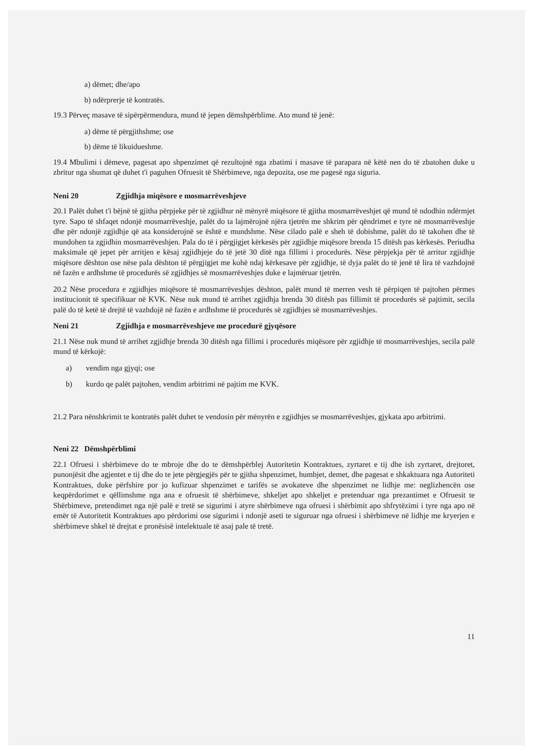a) dëmet; dhe/apo
b) ndërprerje të kontratës.
19.3 Përveç masave të sipërpërmendura, mund të jepen dëmshpërblime. Ato mund të jenë:
a) dëme të përgjithshme; ose
b) dëme të likuidueshme.
19.4 Mbulimi i dëmeve, pagesat apo shpenzimet që rezultojnë nga zbatimi i masave të parapara në këtë nen do të zbatohen duke u zbritur nga shumat që duhet t'i paguhen Ofruesit të Shërbimeve, nga depozita, ose me pagesë nga siguria.
Neni 20 Zgjidhja miqësore e mosmarrëveshjeve
20.1 Palët duhet t'i bëjnë të gjitha përpjeke për të zgjidhur në mënyrë miqësore të gjitha mosmarrëveshjet që mund të ndodhin ndërmjet tyre. Sapo të shfaqet ndonjë mosmarrëveshje, palët do ta lajmërojnë njëra tjetrën me shkrim për qëndrimet e tyre në mosmarrëveshje dhe për ndonjë zgjidhje që ata konsiderojnë se është e mundshme. Nëse cilado palë e sheh të dobishme, palët do të takohen dhe të mundohen ta zgjidhin mosmarrëveshjen. Pala do të i përgjigjet kërkesës për zgjidhje miqësore brenda 15 ditësh pas kërkesës. Periudha maksimale që jepet për arritjen e kësaj zgjidhjeje do të jetë 30 ditë nga fillimi i procedurës. Nëse përpjekja për të arritur zgjidhje miqësore dështon ose nëse pala dështon të përgjigjet me kohë ndaj kërkesave për zgjidhje, të dyja palët do të jenë të lira të vazhdojnë në fazën e ardhshme të procedurës së zgjidhjes së mosmarrëveshjes duke e lajmëruar tjetrën.
20.2 Nëse procedura e zgjidhjes miqësore të mosmarrëveshjes dështon, palët mund të merren vesh të përpiqen të pajtohen përmes institucionit të specifikuar në KVK. Nëse nuk mund të arrihet zgjidhja brenda 30 ditësh pas fillimit të procedurës së pajtimit, secila palë do të ketë të drejtë të vazhdojë në fazën e ardhshme të procedurës së zgjidhjes së mosmarrëveshjes.
Neni 21 Zgjidhja e mosmarrëveshjeve me procedurë gjyqësore
21.1 Nëse nuk mund të arrihet zgjidhje brenda 30 ditësh nga fillimi i procedurës miqësore për zgjidhje të mosmarrëveshjes, secila palë mund të kërkojë:
a) vendim nga gjyqi; ose
b) kurdo qe palët pajtohen, vendim arbitrimi në pajtim me KVK.
21.2 Para nënshkrimit te kontratës palët duhet te vendosin për mënyrën e zgjidhjes se mosmarrëveshjes, gjykata apo arbitrimi.
Neni 22 Dëmshpërblimi
22.1 Ofruesi i shërbimeve do te mbroje dhe do te dëmshpërblej Autoritetin Kontraktues, zyrtaret e tij dhe ish zyrtaret, drejtoret, punonjësit dhe agjentet e tij dhe do te jete përgjegjës për te gjitha shpenzimet, humbjet, demet, dhe pagesat e shkaktuara nga Autoriteti Kontraktues, duke përfshire por jo kufizuar shpenzimet e tarifës se avokateve dhe shpenzimet ne lidhje me: neglizhencën ose keqpërdorimet e qëllimshme nga ana e ofruesit të shërbimeve, shkeljet apo shkeljet e pretenduar nga prezantimet e Ofruesit te Shërbimeve, pretendimet nga një palë e tretë se sigurimi i atyre shërbimeve nga ofruesi i shërbimit apo shfrytëzimi i tyre nga apo në emër të Autoritetit Kontraktues apo përdorimi ose sigurimi i ndonjë aseti te siguruar nga ofruesi i shërbimeve në lidhje me kryerjen e shërbimeve shkel të drejtat e pronësisë intelektuale të asaj pale të tretë.
11